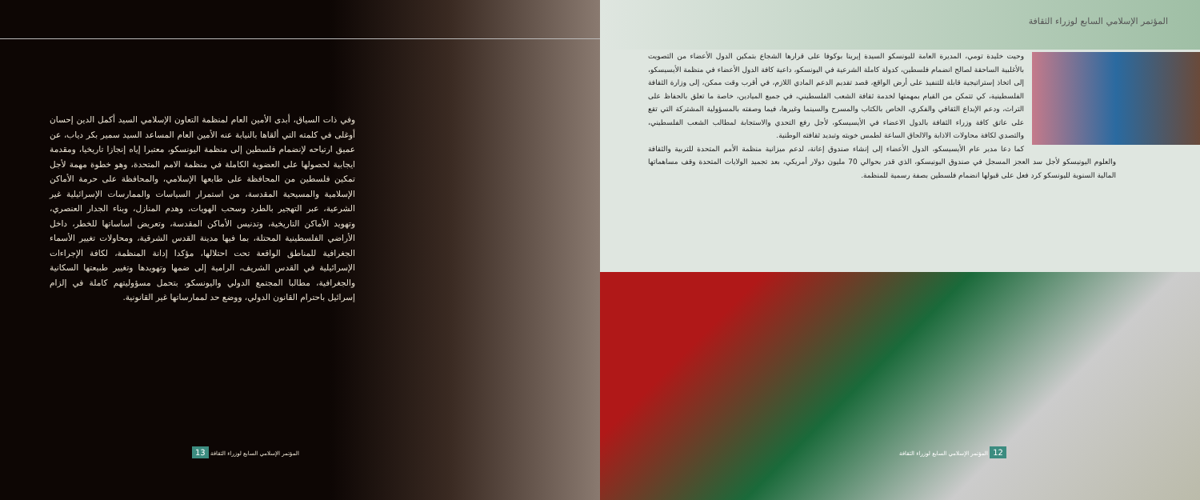وفي ذات السياق، أبدى الأمين العام لمنظمة التعاون الإسلامي السيد أكمل الدين إحسان أوغلى في كلمته التي ألقاها بالنيابة عنه الأمين العام المساعد السيد سمير بكر دياب، عن عميق ارتياحه لإنضمام فلسطين إلى منظمة اليونسكو، معتبرا إياه إنجازا تاريخيا، ومقدمة ايجابية لحصولها على العضوية الكاملة في منظمة الامم المتحدة، وهو خطوة مهمة لأجل تمكين فلسطين من المحافظة على طابعها الإسلامي، والمحافظة على حرمة الأماكن الإسلامية والمسيحية المقدسة، من استمرار السياسات والممارسات الإسرائيلية غير الشرعية، عبر التهجير بالطرد وسحب الهويات، وهدم المنازل، وبناء الجدار العنصري، وتهويد الأماكن التاريخية، وتدنيس الأماكن المقدسة، وتعريض أساساتها للخطر، داخل الأراضي الفلسطينية المحتلة، بما فيها مدينة القدس الشرقية، ومحاولات تغيير الأسماء الجغرافية للمناطق الواقعة تحت احتلالها، مؤكدا إدانة المنظمة، لكافة الإجراءات الإسرائيلية في القدس الشريف، الرامية إلى ضمها وتهويدها وتغيير طبيعتها السكانية والجغرافية، مطالبا المجتمع الدولي واليونسكو، بتحمل مسؤوليتهم كاملة في إلزام إسرائيل باحترام القانون الدولي، ووضع حد لممارساتها غير القانونية.
المؤتمر الإسلامي السابع لوزراء الثقافة 13
المؤتمر الإسلامي السابع لوزراء الثقافة
وحيت خليدة تومي، المديرة العامة لليونسكو السيدة إيرينا بوكوفا على قرارها الشجاع بتمكين الدول الأعضاء من التصويت بالأغلبية الساحقة لصالح انضمام فلسطين، كدولة كاملة الشرعية في اليونسكو، داعية كافة الدول الأعضاء في منظمة الأيسيسكو، إلى اتخاذ إستراتيجية قابلة للتنفيذ على أرض الواقع، قصد تقديم الدعم المادي اللازم، في أقرب وقت ممكن، إلى وزارة الثقافة الفلسطينية، كي تتمكن من القيام بمهمتها لخدمة ثقافة الشعب الفلسطيني، في جميع الميادين، خاصة ما تعلق بالحفاظ على التراث، ودعم الإبداع الثقافي والفكري، الخاص بالكتاب والمسرح والسينما وغيرها، فيما وصفته بالمسؤولية المشتركة التي تقع على عاتق كافة وزراء الثقافة بالدول الاعضاء في الأيسيسكو، لأجل رفع التحدي والاستجابة لمطالب الشعب الفلسطيني، والتصدي لكافة محاولات الاذابة والالحاق الساعة لطمس خويته وتبديد ثقافته الوطنية.
كما دعا مدير عام الأيسيسكو، الدول الأعضاء إلى إنشاء صندوق إعانة، لدعم ميزانية منظمة الأمم المتحدة للتربية والثقافة والعلوم اليونيسكو لأجل سد العجز المسجل في صندوق اليونيسكو، الذي قدر بحوالي 70 مليون دولار أمريكي، بعد تجميد الولايات المتحدة وقف مساهماتها المالية السنوية لليونسكو كرد فعل على قبولها انضمام فلسطين بصفة رسمية للمنظمة.
12 المؤتمر الإسلامي السابع لوزراء الثقافة